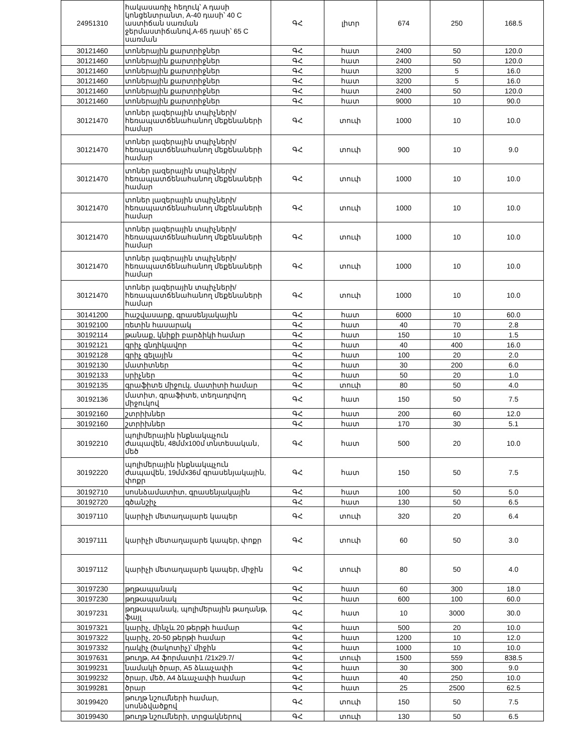| 24951310 | հակասառիչ հեղուկ՝ A դասի կոնցենտրանտ, A-40 դասի՝ 40 C աստիճան սառման ջերմաստիճանով,A-65 դասի՝ 65 C սառման | ԳՀ | լիտր | 674 | 250 | 168.5 |
| 30121460 | տոներային քարտրիջներ | ԳՀ | հատ | 2400 | 50 | 120.0 |
| 30121460 | տոներային քարտրիջներ | ԳՀ | հատ | 2400 | 50 | 120.0 |
| 30121460 | տոներային քարտրիջներ | ԳՀ | հատ | 3200 | 5 | 16.0 |
| 30121460 | տոներային քարտրիջներ | ԳՀ | հատ | 3200 | 5 | 16.0 |
| 30121460 | տոներային քարտրիջներ | ԳՀ | հատ | 2400 | 50 | 120.0 |
| 30121460 | տոներային քարտրիջներ | ԳՀ | հատ | 9000 | 10 | 90.0 |
| 30121470 | տոներ լազերային տպիչների/հեռապատճենահանող մեքենաների համար | ԳՀ | տուփ | 1000 | 10 | 10.0 |
| 30121470 | տոներ լազերային տպիչների/հեռապատճենահանող մեքենաների համար | ԳՀ | տուփ | 900 | 10 | 9.0 |
| 30121470 | տոներ լազերային տպիչների/հեռապատճենահանող մեքենաների համար | ԳՀ | տուփ | 1000 | 10 | 10.0 |
| 30121470 | տոներ լազերային տպիչների/հեռապատճենահանող մեքենաների համար | ԳՀ | տուփ | 1000 | 10 | 10.0 |
| 30121470 | տոներ լազերային տպիչների/հեռապատճենահանող մեքենաների համար | ԳՀ | տուփ | 1000 | 10 | 10.0 |
| 30121470 | տոներ լազերային տպիչների/հեռապատճենահանող մեքենաների համար | ԳՀ | տուփ | 1000 | 10 | 10.0 |
| 30121470 | տոներ լազերային տպիչների/հեռապատճենահանող մեքենաների համար | ԳՀ | տուփ | 1000 | 10 | 10.0 |
| 30141200 | հաշվասարք, գրասենյակային | ԳՀ | հատ | 6000 | 10 | 60.0 |
| 30192100 | ռետին հասարակ | ԳՀ | հատ | 40 | 70 | 2.8 |
| 30192114 | թանաք, կնիքի բարձիկի համար | ԳՀ | հատ | 150 | 10 | 1.5 |
| 30192121 | գրիչ գնդիկավոր | ԳՀ | հատ | 40 | 400 | 16.0 |
| 30192128 | գրիչ գելային | ԳՀ | հատ | 100 | 20 | 2.0 |
| 30192130 | մատիտներ | ԳՀ | հատ | 30 | 200 | 6.0 |
| 30192133 | սրիչներ | ԳՀ | հատ | 50 | 20 | 1.0 |
| 30192135 | գրաֆիտե միջուկ, մատիտի համար | ԳՀ | տուփ | 80 | 50 | 4.0 |
| 30192136 | մատիտ, գրաֆիտե, տեղադրվող միջուկով | ԳՀ | հատ | 150 | 50 | 7.5 |
| 30192160 | շտրիխներ | ԳՀ | հատ | 200 | 60 | 12.0 |
| 30192160 | շտրիխներ | ԳՀ | հատ | 170 | 30 | 5.1 |
| 30192210 | պոլիմերային ինքնակպչուն ժապավեն, 48մմx100մ տնտեսական, մեծ | ԳՀ | հատ | 500 | 20 | 10.0 |
| 30192220 | պոլիմերային ինքնակպչուն ժապավեն, 19մմx36մ գրասենյակային, փոքր | ԳՀ | հատ | 150 | 50 | 7.5 |
| 30192710 | սոսնձամատիտ, գրասենյակային | ԳՀ | հատ | 100 | 50 | 5.0 |
| 30192720 | գծանշիչ | ԳՀ | հատ | 130 | 50 | 6.5 |
| 30197110 | կարիչի մետաղալարե կապեր | ԳՀ | տուփ | 320 | 20 | 6.4 |
| 30197111 | կարիչի մետաղալարե կապեր, փոքր | ԳՀ | տուփ | 60 | 50 | 3.0 |
| 30197112 | կարիչի մետաղալարե կապեր, միջին | ԳՀ | տուփ | 80 | 50 | 4.0 |
| 30197230 | թղթապանակ | ԳՀ | հատ | 60 | 300 | 18.0 |
| 30197230 | թղթապանակ | ԳՀ | հատ | 600 | 100 | 60.0 |
| 30197231 | թղթապանակ, պոլիմերային թաղանթ, ֆայլ | ԳՀ | հատ | 10 | 3000 | 30.0 |
| 30197321 | կարիչ, մինչև 20 թերթի համար | ԳՀ | հատ | 500 | 20 | 10.0 |
| 30197322 | կարիչ, 20-50 թերթի համար | ԳՀ | հատ | 1200 | 10 | 12.0 |
| 30197332 | դակիչ (ծակոտիչ)՝ միջին | ԳՀ | հատ | 1000 | 10 | 10.0 |
| 30197631 | թուղթ, A4 ֆորմատի1 /21x29.7/ | ԳՀ | տուփ | 1500 | 559 | 838.5 |
| 30199231 | նամակի ծրար, A5 ձևաչափի | ԳՀ | հատ | 30 | 300 | 9.0 |
| 30199232 | ծրար, մեծ, A4 ձևաչափի համար | ԳՀ | հատ | 40 | 250 | 10.0 |
| 30199281 | ծրար | ԳՀ | հատ | 25 | 2500 | 62.5 |
| 30199420 | թուղթ նշումների համար, սոսնձվածքով | ԳՀ | տուփ | 150 | 50 | 7.5 |
| 30199430 | թուղթ նշումների, տրցակներով | ԳՀ | տուփ | 130 | 50 | 6.5 |